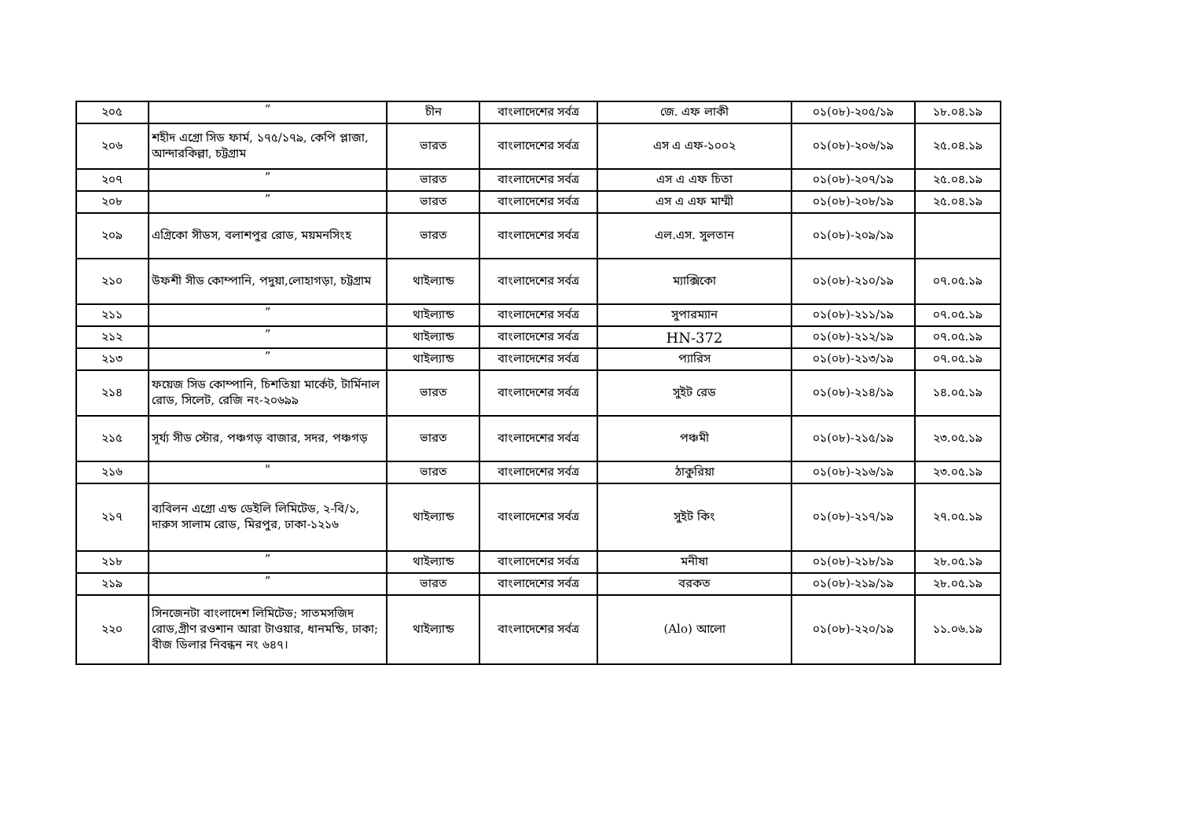| ২০৫ | ” | চীন | বাংলাদেশের সর্বত্র | জে. এফ লাকী | ০১(০৮)-২০৫/১৯ | ১৮.০৪.১৯ |
| ২০৬ | শহীদ এগ্রো সিড ফার্ম, ১৭৫/১৭৯, কেপি প্লাজা, আন্দারকিল্লা, চট্টগ্রাম | ভারত | বাংলাদেশের সর্বত্র | এস এ এফ-১০০২ | ০১(০৮)-২০৬/১৯ | ২৫.০৪.১৯ |
| ২০৭ | ” | ভারত | বাংলাদেশের সর্বত্র | এস এ এফ চিতা | ০১(০৮)-২০৭/১৯ | ২৫.০৪.১৯ |
| ২০৮ | ” | ভারত | বাংলাদেশের সর্বত্র | এস এ এফ মাম্মী | ০১(০৮)-২০৮/১৯ | ২৫.০৪.১৯ |
| ২০৯ | এগ্রিকো সীডস, বলাশপুর রোড, ময়মনসিংহ | ভারত | বাংলাদেশের সর্বত্র | এল.এস. সুলতান | ০১(০৮)-২০৯/১৯ | |
| ২১০ | উফশী সীড কোম্পানি, পদুয়া,লোহাগড়া, চট্টগ্রাম | থাইল্যান্ড | বাংলাদেশের সর্বত্র | ম্যাক্সিকো | ০১(০৮)-২১০/১৯ | ০৭.০৫.১৯ |
| ২১১ | ” | থাইল্যান্ড | বাংলাদেশের সর্বত্র | সুপারম্যান | ০১(০৮)-২১১/১৯ | ০৭.০৫.১৯ |
| ২১২ | ” | থাইল্যান্ড | বাংলাদেশের সর্বত্র | HN-372 | ০১(০৮)-২১২/১৯ | ০৭.০৫.১৯ |
| ২১৩ | ” | থাইল্যান্ড | বাংলাদেশের সর্বত্র | প্যারিস | ০১(০৮)-২১৩/১৯ | ০৭.০৫.১৯ |
| ২১৪ | ফয়েজ সিড কোম্পানি, চিশতিয়া মার্কেট, টার্মিনাল রোড, সিলেট, রেজি নং-২০৬৯৯ | ভারত | বাংলাদেশের সর্বত্র | সুইট রেড | ০১(০৮)-২১৪/১৯ | ১৪.০৫.১৯ |
| ২১৫ | সূর্য্য সীড স্টোর, পঞ্চগড় বাজার, সদর, পঞ্চগড় | ভারত | বাংলাদেশের সর্বত্র | পঞ্চমী | ০১(০৮)-২১৫/১৯ | ২৩.০৫.১৯ |
| ২১৬ | " | ভারত | বাংলাদেশের সর্বত্র | ঠাকুরিয়া | ০১(০৮)-২১৬/১৯ | ২৩.০৫.১৯ |
| ২১৭ | ব্যবিলন এগ্রো এন্ড ডেইলি লিমিটেড, ২-বি/১, দারুস সালাম রোড, মিরপুর, ঢাকা-১২১৬ | থাইল্যান্ড | বাংলাদেশের সর্বত্র | সুইট কিং | ০১(০৮)-২১৭/১৯ | ২৭.০৫.১৯ |
| ২১৮ | ” | থাইল্যান্ড | বাংলাদেশের সর্বত্র | মনীষা | ০১(০৮)-২১৮/১৯ | ২৮.০৫.১৯ |
| ২১৯ | ” | ভারত | বাংলাদেশের সর্বত্র | বরকত | ০১(০৮)-২১৯/১৯ | ২৮.০৫.১৯ |
| ২২০ | সিনজেনটা বাংলাদেশ লিমিটেড; সাতমসজিদ রোড,গ্রীণ রওশান আরা টাওয়ার, ধানমন্ডি, ঢাকা; বীজ ডিলার নিবন্ধন নং ৬৪৭। | থাইল্যান্ড | বাংলাদেশের সর্বত্র | (Alo) আলো | ০১(০৮)-২২০/১৯ | ১১.০৬.১৯ |